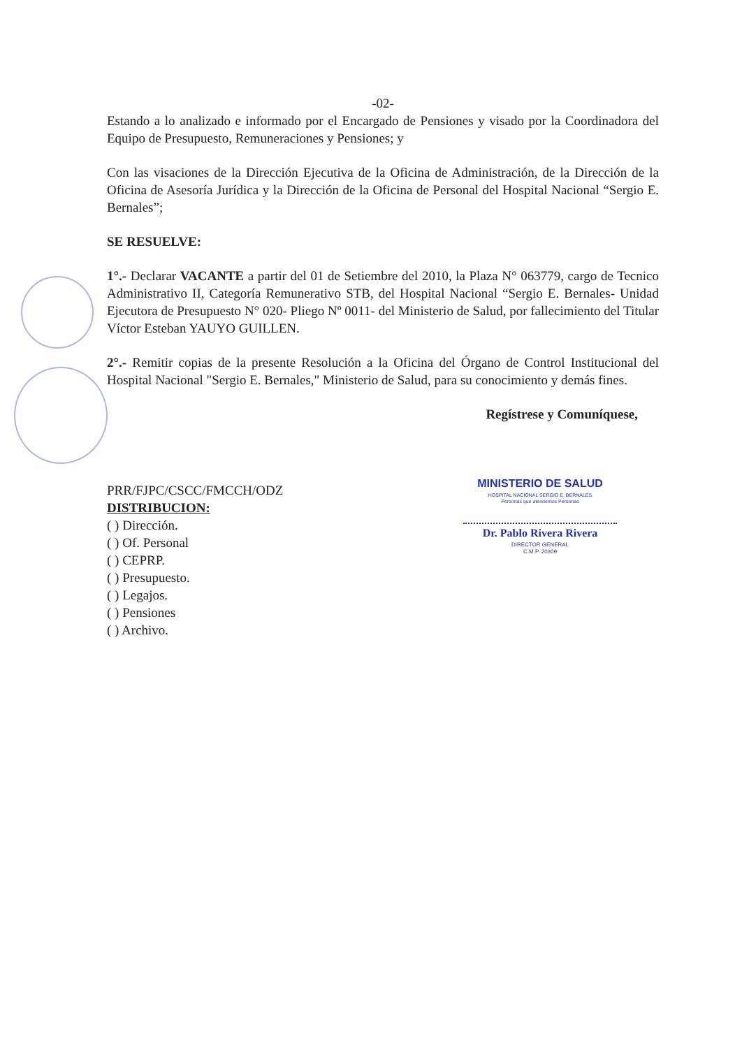-02-
Estando a lo analizado e informado por el Encargado de Pensiones y visado por la Coordinadora del Equipo de Presupuesto, Remuneraciones y Pensiones; y
Con las visaciones de la Dirección Ejecutiva de la Oficina de Administración, de la Dirección de la Oficina de Asesoría Jurídica y la Dirección de la Oficina de Personal del Hospital Nacional “Sergio E. Bernales”;
SE RESUELVE:
1°.- Declarar VACANTE a partir del 01 de Setiembre del 2010, la Plaza N° 063779, cargo de Tecnico Administrativo II, Categoría Remunerativo STB, del Hospital Nacional “Sergio E. Bernales- Unidad Ejecutora de Presupuesto N° 020- Pliego Nº 0011- del Ministerio de Salud, por fallecimiento del Titular Víctor Esteban YAUYO GUILLEN.
2°.- Remitir copias de la presente Resolución a la Oficina del Órgano de Control Institucional del Hospital Nacional "Sergio E. Bernales," Ministerio de Salud, para su conocimiento y demás fines.
Regístrese y Comuníquese,
PRR/FJPC/CSCC/FMCCH/ODZ
DISTRIBUCION:
( ) Dirección.
( ) Of. Personal
( ) CEPRP.
( ) Presupuesto.
( ) Legajos.
( ) Pensiones
( ) Archivo.
MINISTERIO DE SALUD
HOSPITAL NACIONAL SERGIO E. BERNALES
Personas que atendemos Personas
Dr. Pablo Rivera Rivera
DIRECTOR GENERAL
C.M.P. 20309